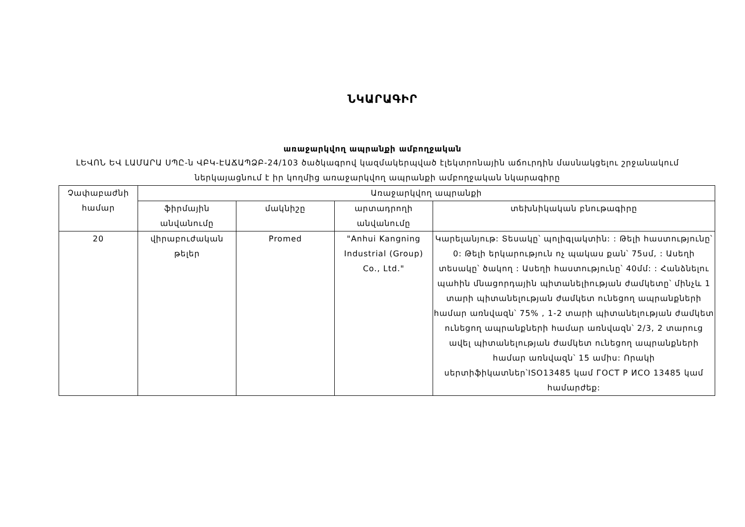ՆԿԱՐԱԳԻՐ
առաջարկվող ապրանքի ամբողջական
ԼԵՎՈՆ ԵՎ ԼԱՄԱՐԱ ՍՊԸ-ն ՎԲԿ-ԷԱՃԱՊՁԲ-24/103 ծածկագրով կազմակերպված էլեկտրոնային աճուրդին մասնակցելու շրջանակում ներկայացնում է իր կողմից առաջարկվող ապրանքի ամբողջական նկարագիրը
| Չափաբաժնի համար | Առաջարկվող ապրանքի | | | |
| --- | --- | --- | --- | --- |
| | ֆիրմային անվանումը | մակնիշը | արտադրողի անվանումը | տեխնիկական բնութագիրը |
| 20 | վիրաբուժական թելեր | Promed | "Anhui Kangning Industrial (Group) Co., Ltd." | Կարելանյութ: Տեսակը՝ պոլիգլակտին: : Թելի հաստությունը՝ 0: Թելի երկարություն ոչ պակաս քան՝ 75սմ, : Ասեղի տեսակը՝ ծակող : Ասեղի հաստությունը՝ 40մմ: : Հանձնելու պահին մնացորդային պիտանելիության ժամկետը՝ մինչև 1 տարի պիտանելության ժամկետ ունեցող ապրանքների համար առնվազն՝ 75% , 1-2 տարի պիտանելության ժամկետ ունեցող ապրանքների համար առնվազն՝ 2/3, 2 տարուց ավել պիտանելության ժամկետ ունեցող ապրանքների համար առնվազն՝ 15 ամիս: Որակի սերտիֆիկատներ՝ISO13485 կամ ГОСТ Р ИСО 13485 կամ համարժեք: |